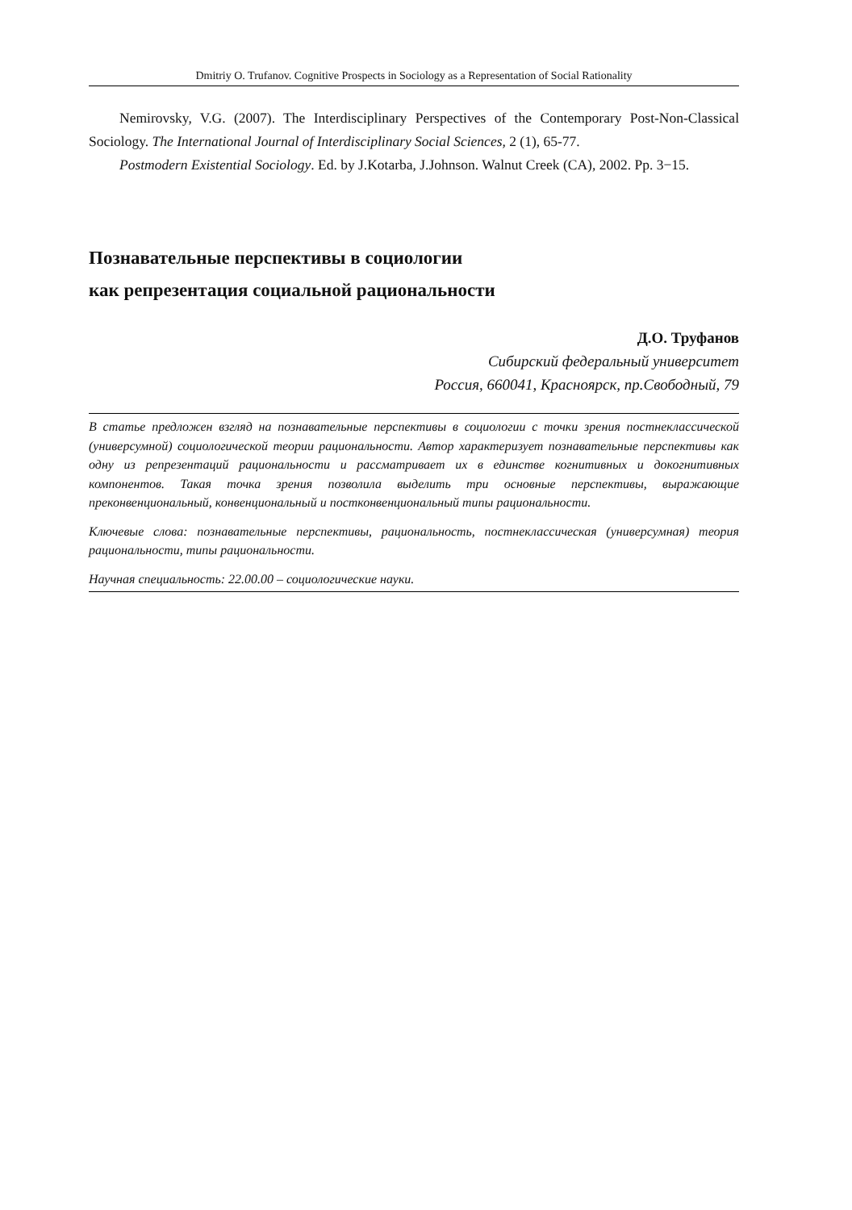Dmitriy O. Trufanov. Cognitive Prospects in Sociology as a Representation of Social Rationality
Nemirovsky, V.G. (2007). The Interdisciplinary Perspectives of the Contemporary Post-Non-Classical Sociology. The International Journal of Interdisciplinary Social Sciences, 2 (1), 65-77.
Postmodern Existential Sociology. Ed. by J.Kotarba, J.Johnson. Walnut Creek (CA), 2002. Pp. 3−15.
Познавательные перспективы в социологии
как репрезентация социальной рациональности
Д.О. Труфанов
Сибирский федеральный университет
Россия, 660041, Красноярск, пр.Свободный, 79
В статье предложен взгляд на познавательные перспективы в социологии с точки зрения постнеклассической (универсумной) социологической теории рациональности. Автор характеризует познавательные перспективы как одну из репрезентаций рациональности и рассматривает их в единстве когнитивных и докогнитивных компонентов. Такая точка зрения позволила выделить три основные перспективы, выражающие преконвенциональный, конвенциональный и постконвенциональный типы рациональности.
Ключевые слова: познавательные перспективы, рациональность, постнеклассическая (универсумная) теория рациональности, типы рациональности.
Научная специальность: 22.00.00 – социологические науки.